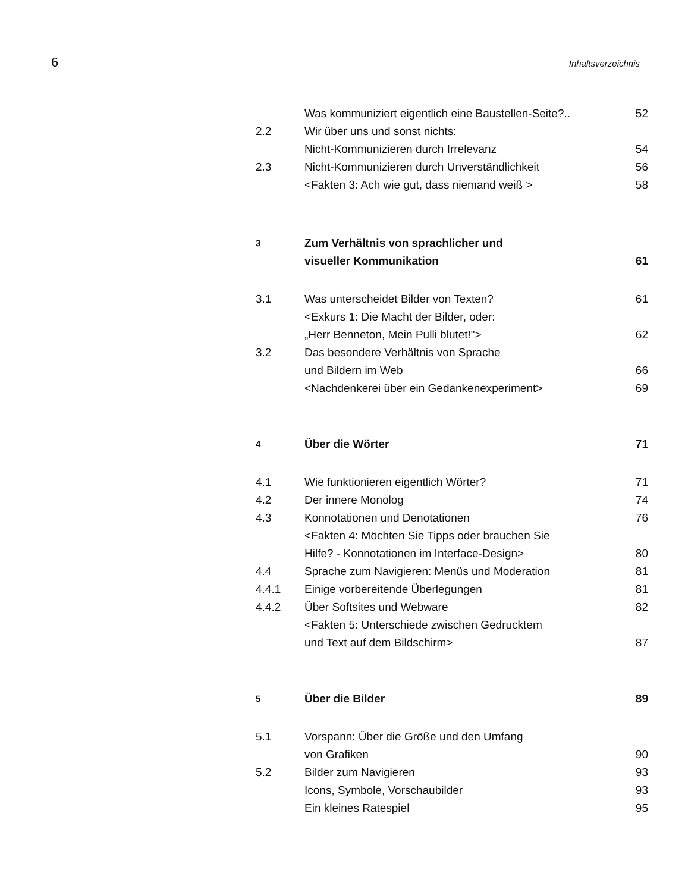6 Inhaltsverzeichnis
Was kommuniziert eigentlich eine Baustellen-Seite?.. 52
2.2 Wir über uns und sonst nichts:
Nicht-Kommunizieren durch Irrelevanz 54
2.3 Nicht-Kommunizieren durch Unverständlichkeit 56
<Fakten 3: Ach wie gut, dass niemand weiß > 58
3 Zum Verhältnis von sprachlicher und
visueller Kommunikation 61
3.1 Was unterscheidet Bilder von Texten? 61
<Exkurs 1: Die Macht der Bilder, oder:
„Herr Benneton, Mein Pulli blutet!"> 62
3.2 Das besondere Verhältnis von Sprache
und Bildern im Web 66
<Nachdenkerei über ein Gedankenexperiment> 69
4 Über die Wörter 71
4.1 Wie funktionieren eigentlich Wörter? 71
4.2 Der innere Monolog 74
4.3 Konnotationen und Denotationen 76
<Fakten 4: Möchten Sie Tipps oder brauchen Sie
Hilfe? - Konnotationen im Interface-Design> 80
4.4 Sprache zum Navigieren: Menüs und Moderation 81
4.4.1 Einige vorbereitende Überlegungen 81
4.4.2 Über Softsites und Webware 82
<Fakten 5: Unterschiede zwischen Gedrucktem
und Text auf dem Bildschirm> 87
5 Über die Bilder 89
5.1 Vorspann: Über die Größe und den Umfang
von Grafiken 90
5.2 Bilder zum Navigieren 93
Icons, Symbole, Vorschaubilder 93
Ein kleines Ratespiel 95